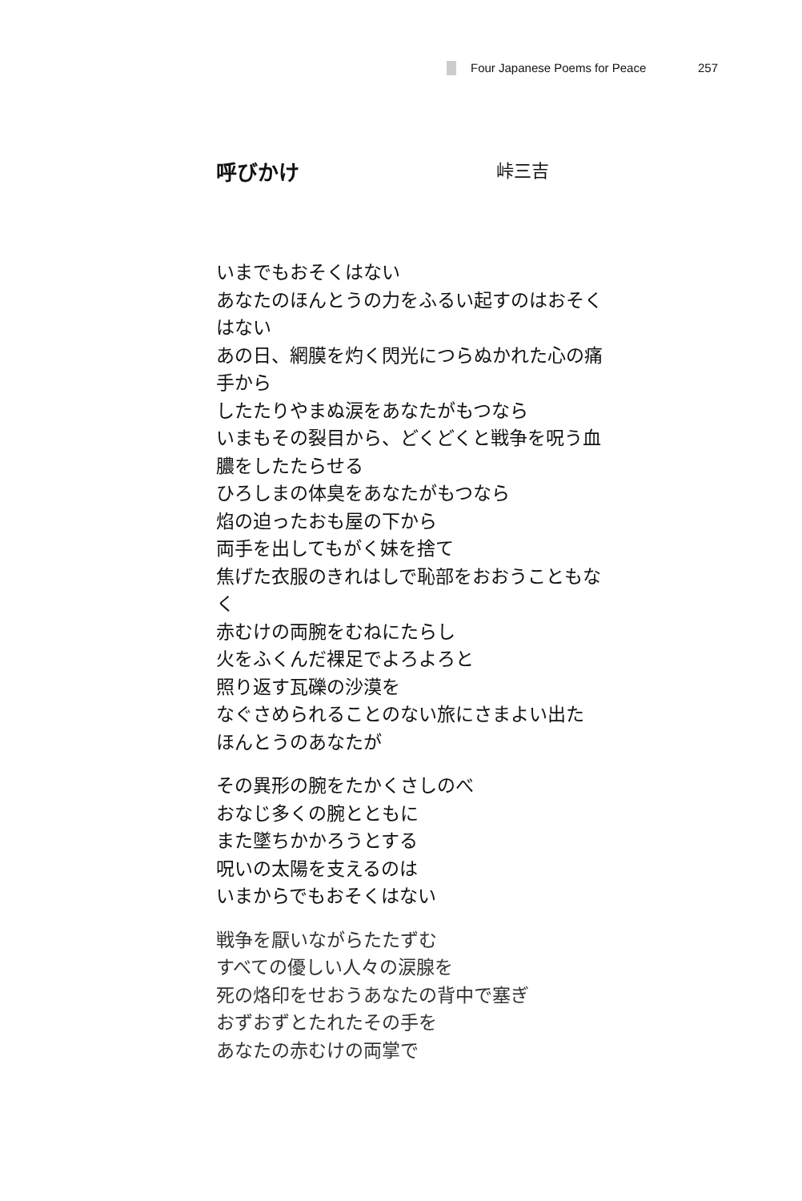Four Japanese Poems for Peace 257
呼びかけ 峠三吉
いまでもおそくはない
あなたのほんとうの力をふるい起すのはおそく
はない
あの日、網膜を灼く閃光につらぬかれた心の痛
手から
したたりやまぬ涙をあなたがもつなら
いまもその裂目から、どくどくと戦争を呪う血
膿をしたたらせる
ひろしまの体臭をあなたがもつなら
焰の迫ったおも屋の下から
両手を出してもがく妹を捨て
焦げた衣服のきれはしで恥部をおおうこともな
く
赤むけの両腕をむねにたらし
火をふくんだ裸足でよろよろと
照り返す瓦礫の沙漠を
なぐさめられることのない旅にさまよい出た
ほんとうのあなたが
その異形の腕をたかくさしのべ
おなじ多くの腕とともに
また墜ちかかろうとする
呪いの太陽を支えるのは
いまからでもおそくはない
戦争を厭いながらたたずむ
すべての優しい人々の涙腺を
死の烙印をせおうあなたの背中で塞ぎ
おずおずとたれたその手を
あなたの赤むけの両掌で